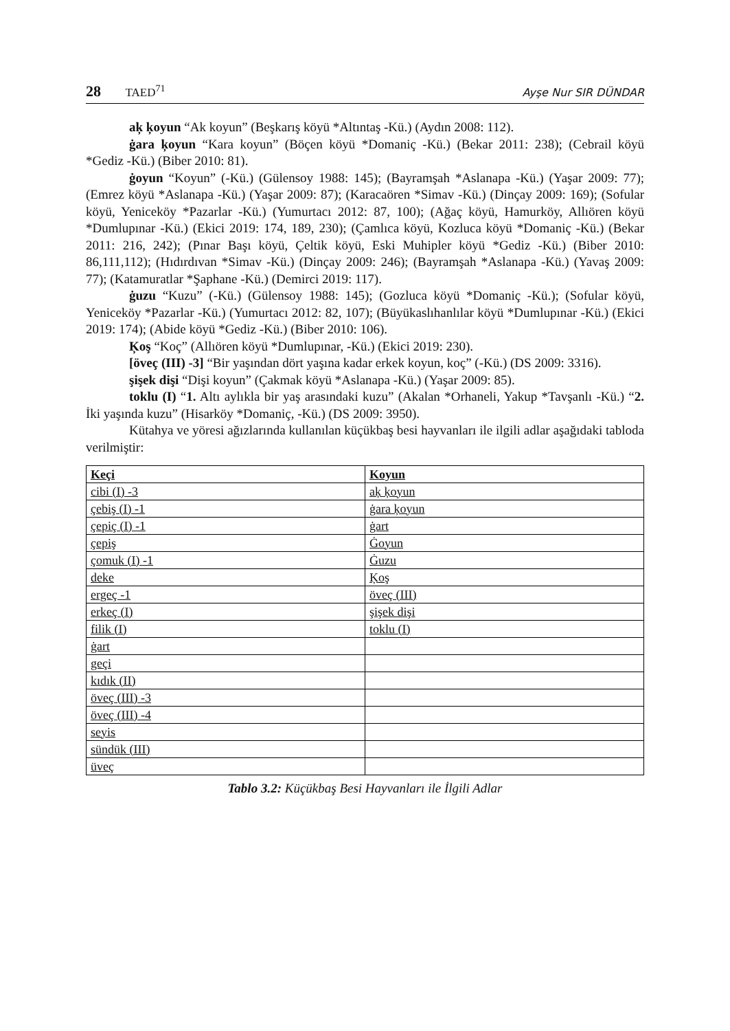28 TAED<sup>71</sup> Ayşe Nur SIR DÜNDAR
aķ ķoyun “Ak koyun” (Beşkarış köyü *Altıntaş -Kü.) (Aydın 2008: 112).
ġara ķoyun “Kara koyun” (Böçen köyü *Domaniç -Kü.) (Bekar 2011: 238); (Cebrail köyü *Gediz -Kü.) (Biber 2010: 81).
ġoyun “Koyun” (-Kü.) (Gülensoy 1988: 145); (Bayramşah *Aslanapa -Kü.) (Yaşar 2009: 77); (Emrez köyü *Aslanapa -Kü.) (Yaşar 2009: 87); (Karacaören *Simav -Kü.) (Dinçay 2009: 169); (Sofular köyü, Yeniceköy *Pazarlar -Kü.) (Yumurtacı 2012: 87, 100); (Ağaç köyü, Hamurköy, Allıören köyü *Dumlupınar -Kü.) (Ekici 2019: 174, 189, 230); (Çamlıca köyü, Kozluca köyü *Domaniç -Kü.) (Bekar 2011: 216, 242); (Pınar Başı köyü, Çeltik köyü, Eski Muhipler köyü *Gediz -Kü.) (Biber 2010: 86,111,112); (Hıdırdıvan *Simav -Kü.) (Dinçay 2009: 246); (Bayramşah *Aslanapa -Kü.) (Yavaş 2009: 77); (Katamuratlar *Şaphane -Kü.) (Demirci 2019: 117).
ġuzu “Kuzu” (-Kü.) (Gülensoy 1988: 145); (Gozluca köyü *Domaniç -Kü.); (Sofular köyü, Yeniceköy *Pazarlar -Kü.) (Yumurtacı 2012: 82, 107); (Büyükaslıhanlılar köyü *Dumlupınar -Kü.) (Ekici 2019: 174); (Abide köyü *Gediz -Kü.) (Biber 2010: 106).
Ķoş “Koç” (Allıören köyü *Dumlupınar, -Kü.) (Ekici 2019: 230).
[öveç (III) -3] “Bir yaşından dört yaşına kadar erkek koyun, koç” (-Kü.) (DS 2009: 3316).
şişek dişi “Dişi koyun” (Çakmak köyü *Aslanapa -Kü.) (Yaşar 2009: 85).
toklu (I) “1. Altı aylıkla bir yaş arasındaki kuzu” (Akalan *Orhaneli, Yakup *Tavşanlı -Kü.) “2. İki yaşında kuzu” (Hisarköy *Domaniç, -Kü.) (DS 2009: 3950).
Kütahya ve yöresi ağızlarında kullanılan küçükbaş besi hayvanları ile ilgili adlar aşağıdaki tabloda verilmiştir:
| Keçi | Koyun |
| --- | --- |
| cibi (I) -3 | aķ ķoyun |
| çebiş (I) -1 | ġara ķoyun |
| çepiç (I) -1 | ġart |
| çepiş | Ġoyun |
| çomuk (I) -1 | Ġuzu |
| deke | Ķoş |
| ergeç -1 | öveç (III) |
| erkeç (I) | şişek dişi |
| filik (I) | toklu (I) |
| ġart | |
| geçi | |
| kıdık (II) | |
| öveç (III) -3 | |
| öveç (III) -4 | |
| seyis | |
| sündük (III) | |
| üveç | |
Tablo 3.2: Küçükbaş Besi Hayvanları ile İlgili Adlar